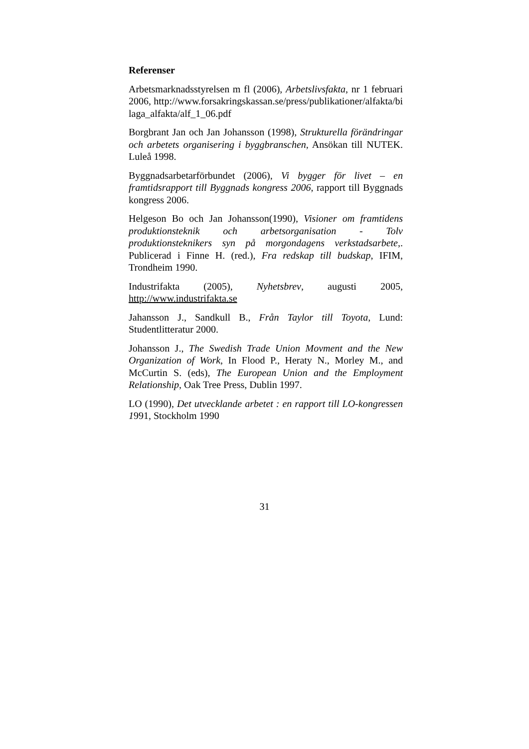Referenser
Arbetsmarknadsstyrelsen m fl (2006), Arbetslivsfakta, nr 1 februari 2006, http://www.forsakringskassan.se/press/publikationer/alfakta/bilaga_alfakta/alf_1_06.pdf
Borgbrant Jan och Jan Johansson (1998), Strukturella förändringar och arbetets organisering i byggbranschen, Ansökan till NUTEK. Luleå 1998.
Byggnadsarbetarförbundet (2006), Vi bygger för livet – en framtidsrapport till Byggnads kongress 2006, rapport till Byggnads kongress 2006.
Helgeson Bo och Jan Johansson(1990), Visioner om framtidens produktionsteknik och arbetsorganisation - Tolv produktionsteknikers syn på morgondagens verkstadsarbete,. Publicerad i Finne H. (red.), Fra redskap till budskap, IFIM, Trondheim 1990.
Industrifakta (2005), Nyhetsbrev, augusti 2005, http://www.industrifakta.se
Jahansson J., Sandkull B., Från Taylor till Toyota, Lund: Studentlitteratur 2000.
Johansson J., The Swedish Trade Union Movment and the New Organization of Work, In Flood P., Heraty N., Morley M., and McCurtin S. (eds), The European Union and the Employment Relationship, Oak Tree Press, Dublin 1997.
LO (1990), Det utvecklande arbetet : en rapport till LO-kongressen 1991, Stockholm 1990
31